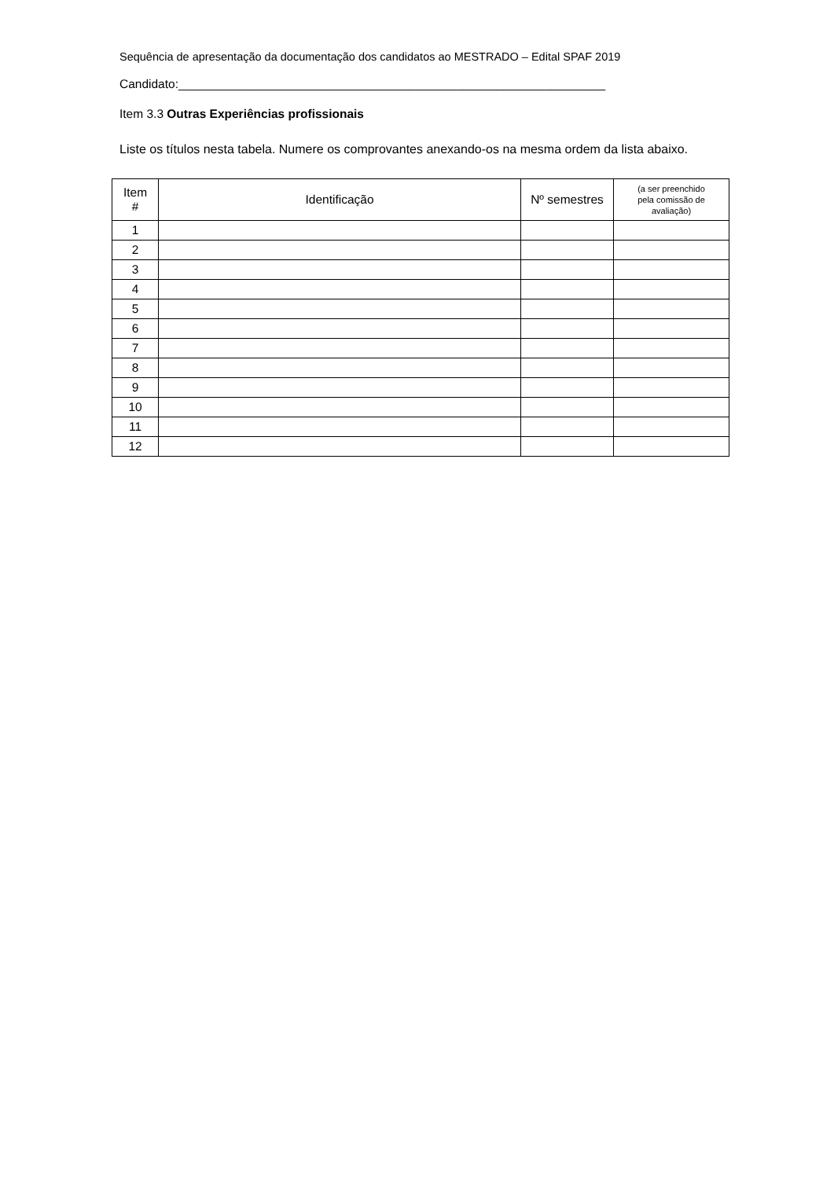Sequência de apresentação da documentação dos candidatos ao MESTRADO – Edital SPAF 2019
Candidato:_______________________________________________________________
Item 3.3 Outras Experiências profissionais
Liste os títulos nesta tabela. Numere os comprovantes anexando-os na mesma ordem da lista abaixo.
| Item # | Identificação | Nº semestres | (a ser preenchido pela comissão de avaliação) |
| --- | --- | --- | --- |
| 1 | | | |
| 2 | | | |
| 3 | | | |
| 4 | | | |
| 5 | | | |
| 6 | | | |
| 7 | | | |
| 8 | | | |
| 9 | | | |
| 10 | | | |
| 11 | | | |
| 12 | | | |